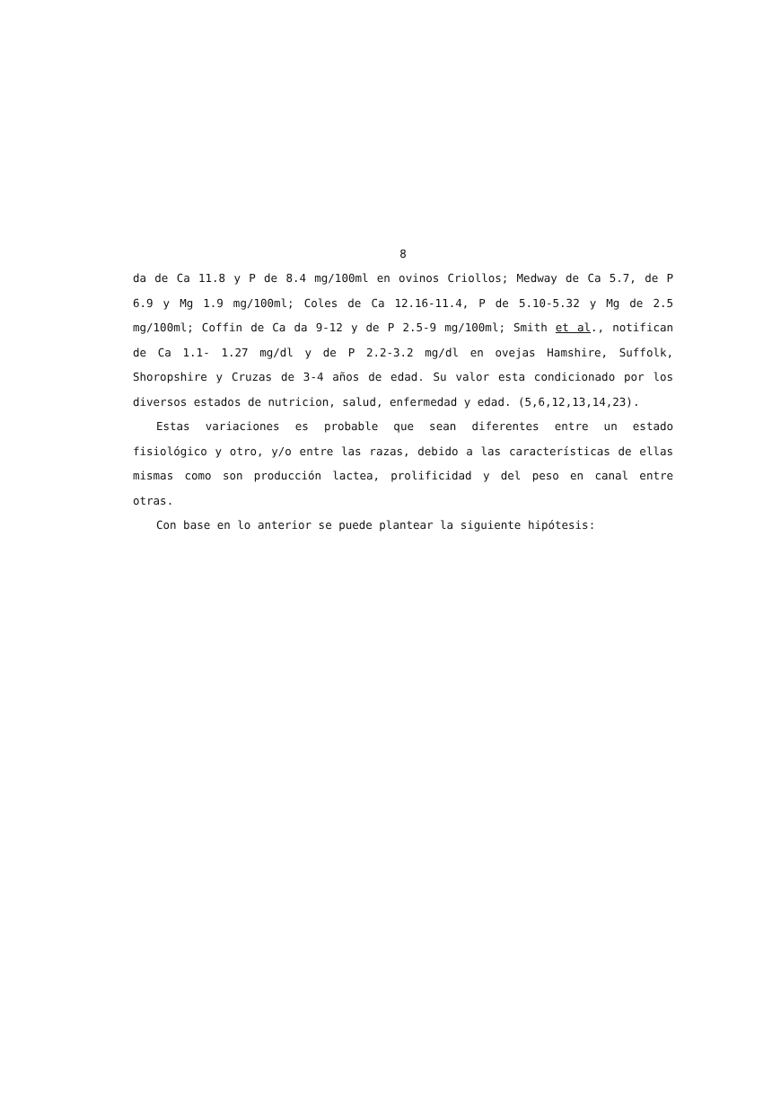8
da de Ca 11.8 y P de 8.4 mg/100ml en ovinos Criollos; Medway de Ca 5.7, de P 6.9 y Mg 1.9 mg/100ml; Coles de Ca 12.16-11.4, P de 5.10-5.32 y Mg de 2.5 mg/100ml; Coffin de Ca da 9-12 y de P 2.5-9 mg/100ml; Smith et al., notifican de Ca 1.1- 1.27 mg/dl y de P 2.2-3.2 mg/dl en ovejas Hamshire, Suffolk, Shoropshire y Cruzas de 3-4 años de edad. Su valor esta condicionado por los diversos estados de nutricion, salud, enfermedad y edad. (5,6,12,13,14,23).
Estas variaciones es probable que sean diferentes entre un estado fisiológico y otro, y/o entre las razas, debido a las características de ellas mismas como son producción lactea, prolificidad y del peso en canal entre otras.
Con base en lo anterior se puede plantear la siguiente hipótesis: